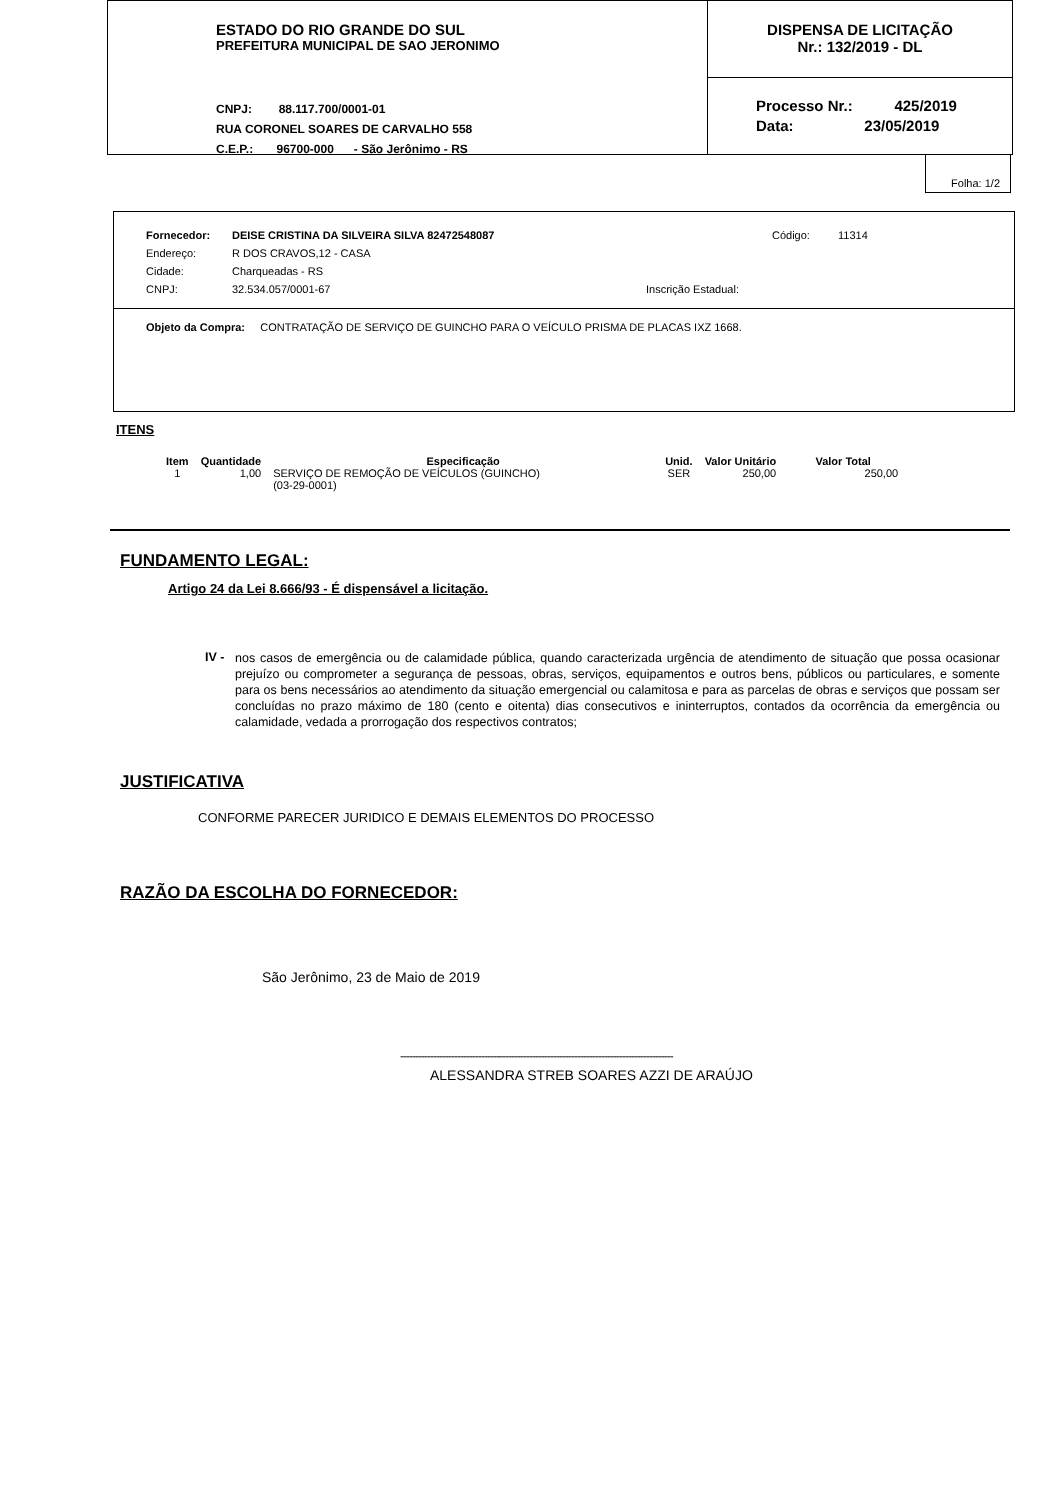ESTADO DO RIO GRANDE DO SUL
PREFEITURA MUNICIPAL DE SAO JERONIMO
CNPJ: 88.117.700/0001-01
RUA CORONEL SOARES DE CARVALHO 558
C.E.P.: 96700-000 - São Jerônimo - RS
DISPENSA DE LICITAÇÃO
Nr.: 132/2019 - DL
Processo Nr.: 425/2019
Data: 23/05/2019
Folha: 1/2
Fornecedor: DEISE CRISTINA DA SILVEIRA SILVA 82472548087 Código: 11314
Endereço: R DOS CRAVOS,12 - CASA
Cidade: Charqueadas - RS
CNPJ: 32.534.057/0001-67 Inscrição Estadual:
Objeto da Compra: CONTRATAÇÃO DE SERVIÇO DE GUINCHO PARA O VEÍCULO PRISMA DE PLACAS IXZ 1668.
ITENS
| Item | Quantidade | Especificação | Unid. | Valor Unitário | Valor Total |
| --- | --- | --- | --- | --- | --- |
| 1 | 1,00 | SERVIÇO DE REMOÇÃO DE VEÍCULOS (GUINCHO) (03-29-0001) | SER | 250,00 | 250,00 |
FUNDAMENTO LEGAL:
Artigo 24 da Lei 8.666/93 - É dispensável a licitação.
IV -
nos casos de emergência ou de calamidade pública, quando caracterizada urgência de atendimento de situação que possa ocasionar prejuízo ou comprometer a segurança de pessoas, obras, serviços, equipamentos e outros bens, públicos ou particulares, e somente para os bens necessários ao atendimento da situação emergencial ou calamitosa e para as parcelas de obras e serviços que possam ser concluídas no prazo máximo de 180 (cento e oitenta) dias consecutivos e ininterruptos, contados da ocorrência da emergência ou calamidade, vedada a prorrogação dos respectivos contratos;
JUSTIFICATIVA
CONFORME PARECER JURIDICO E DEMAIS ELEMENTOS DO PROCESSO
RAZÃO DA ESCOLHA DO FORNECEDOR:
São Jerônimo, 23 de Maio de 2019
-------------------------------------------------------------------------------------------
ALESSANDRA STREB SOARES AZZI DE ARAÚJO